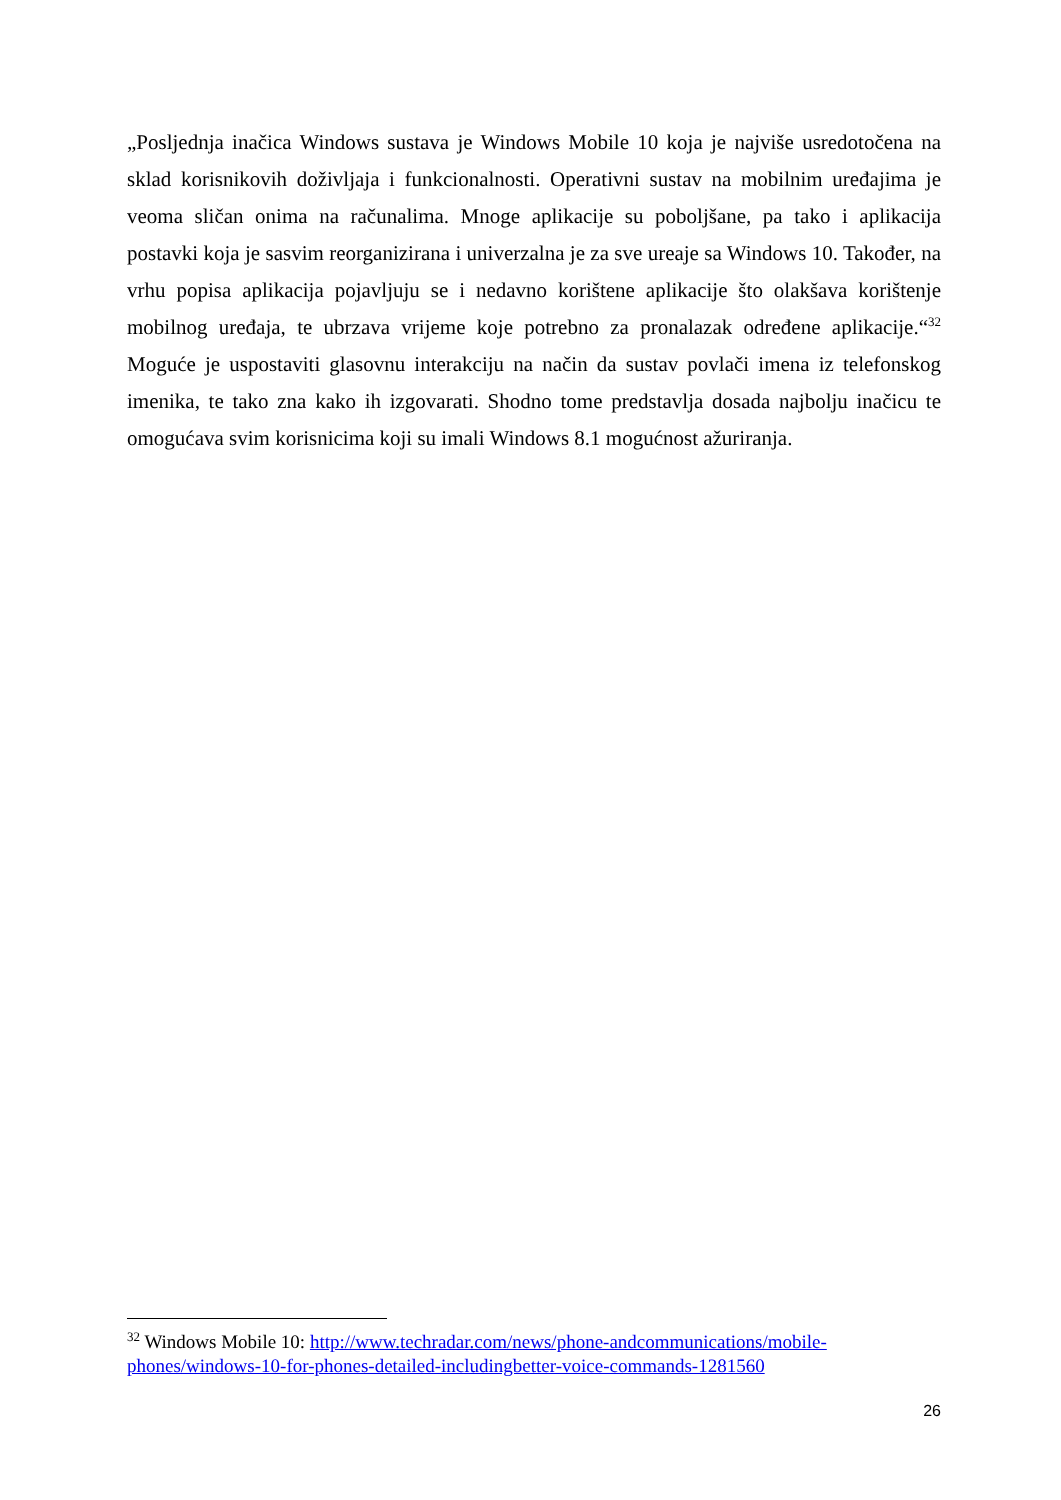„Posljednja inačica Windows sustava je Windows Mobile 10 koja je najviše usredotočena na sklad korisnikovih doživljaja i funkcionalnosti. Operativni sustav na mobilnim uređajima je veoma sličan onima na računalima. Mnoge aplikacije su poboljšane, pa tako i aplikacija postavki koja je sasvim reorganizirana i univerzalna je za sve ureaje sa Windows 10. Također, na vrhu popisa aplikacija pojavljuju se i nedavno korištene aplikacije što olakšava korištenje mobilnog uređaja, te ubrzava vrijeme koje potrebno za pronalazak određene aplikacije.“<sup>32</sup> Moguće je uspostaviti glasovnu interakciju na način da sustav povlači imena iz telefonskog imenika, te tako zna kako ih izgovarati. Shodno tome predstavlja dosada najbolju inačicu te omogućava svim korisnicima koji su imali Windows 8.1 mogućnost ažuriranja.
<sup>32</sup> Windows Mobile 10: http://www.techradar.com/news/phone-andcommunications/mobile-phones/windows-10-for-phones-detailed-includingbetter-voice-commands-1281560
26